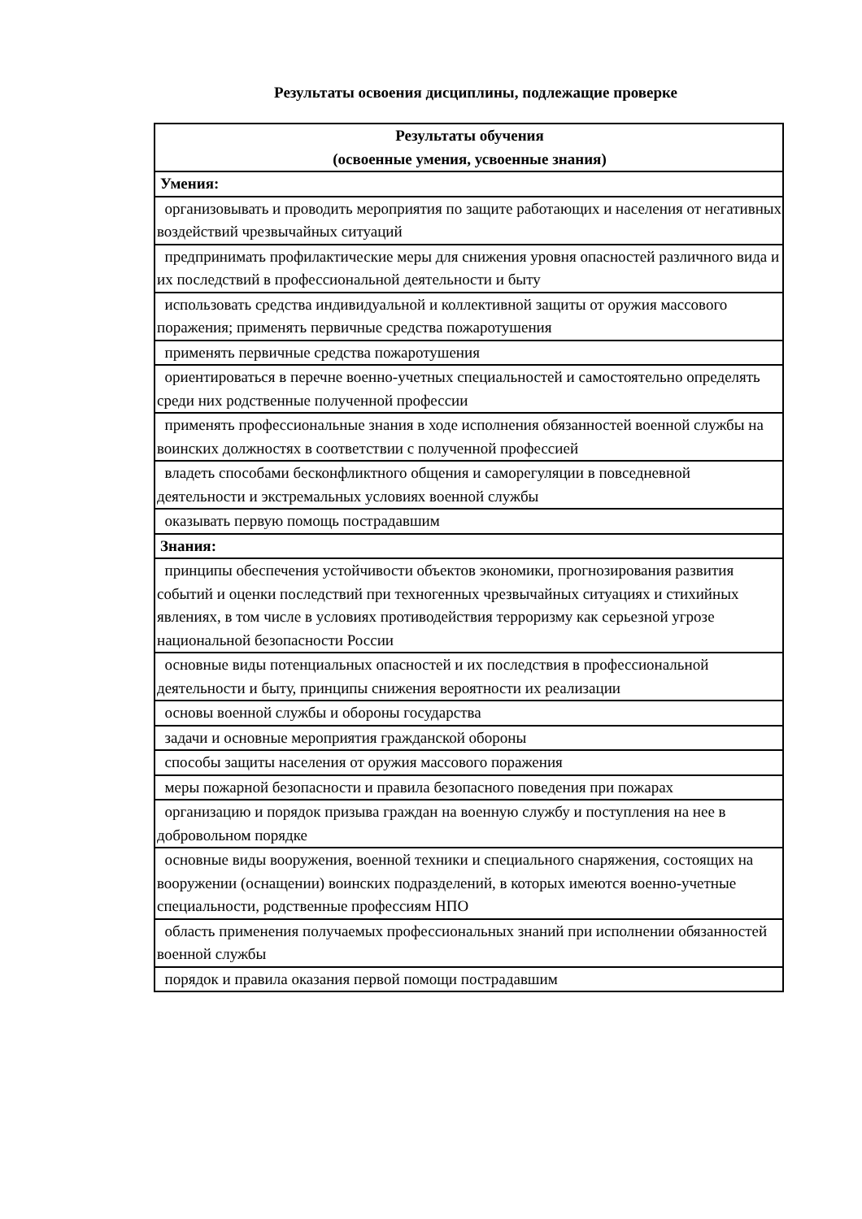Результаты освоения дисциплины, подлежащие проверке
| Результаты обучения (освоенные умения, усвоенные знания) |
| --- |
| Умения: |
| организовывать и проводить мероприятия по защите работающих и населения от негативных воздействий чрезвычайных ситуаций |
| предпринимать профилактические меры для снижения уровня опасностей различного вида и их последствий в профессиональной деятельности и быту |
| использовать средства индивидуальной и коллективной защиты от оружия массового поражения; применять первичные средства пожаротушения |
| применять первичные средства пожаротушения |
| ориентироваться в перечне военно-учетных специальностей и самостоятельно определять среди них родственные полученной профессии |
| применять профессиональные знания в ходе исполнения обязанностей военной службы на воинских должностях в соответствии с полученной профессией |
| владеть способами бесконфликтного общения и саморегуляции в повседневной деятельности и экстремальных условиях военной службы |
| оказывать первую помощь пострадавшим |
| Знания: |
| принципы обеспечения устойчивости объектов экономики, прогнозирования развития событий и оценки последствий при техногенных чрезвычайных ситуациях и стихийных явлениях, в том числе в условиях противодействия терроризму как серьезной угрозе национальной безопасности России |
| основные виды потенциальных опасностей и их последствия в профессиональной деятельности и быту, принципы снижения вероятности их реализации |
| основы военной службы и обороны государства |
| задачи и основные мероприятия гражданской обороны |
| способы защиты населения от оружия массового поражения |
| меры пожарной безопасности и правила безопасного поведения при пожарах |
| организацию и порядок призыва граждан на военную службу и поступления на нее в добровольном порядке |
| основные виды вооружения, военной техники и специального снаряжения, состоящих на вооружении (оснащении) воинских подразделений, в которых имеются военно-учетные специальности, родственные профессиям НПО |
| область применения получаемых профессиональных знаний при исполнении обязанностей военной службы |
| порядок и правила оказания первой помощи пострадавшим |